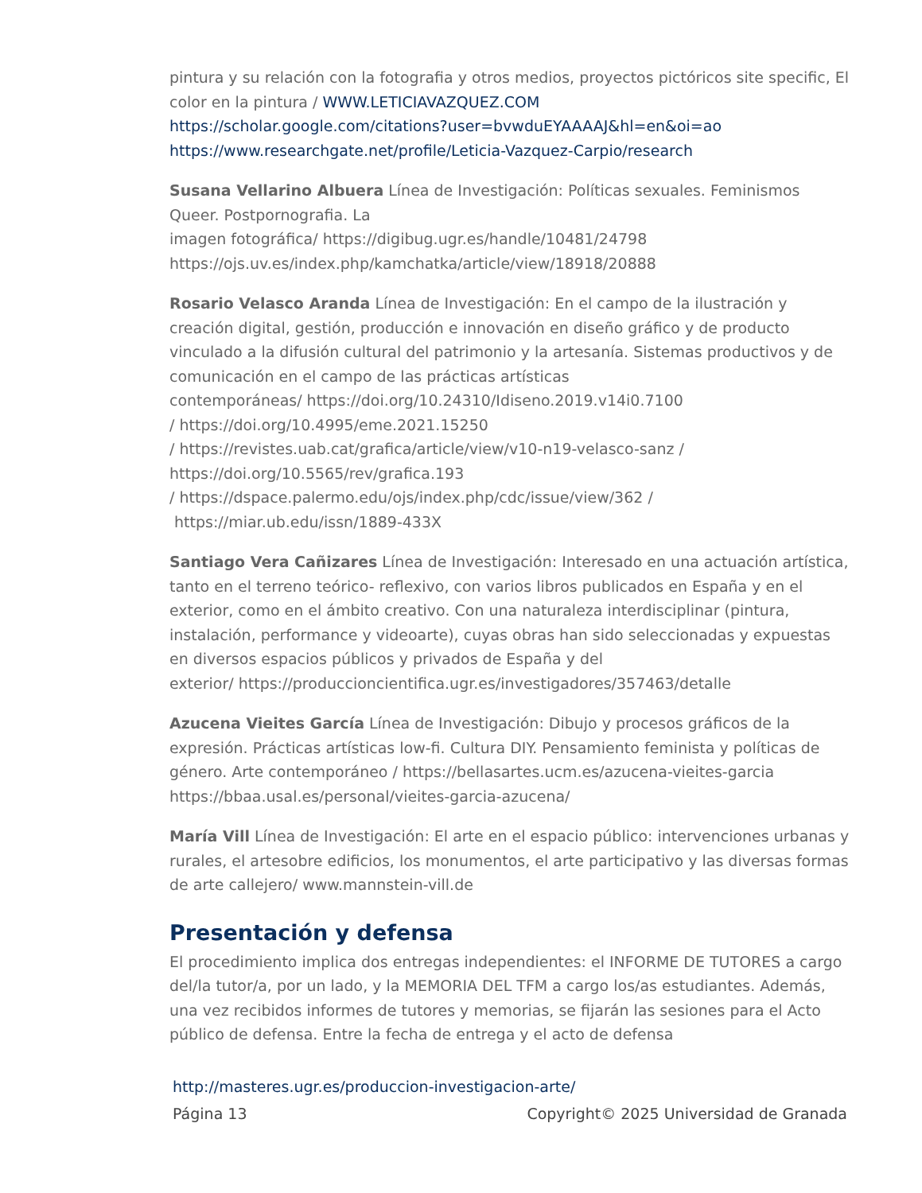pintura y su relación con la fotografia y otros medios, proyectos pictóricos site specific, El color en la pintura / WWW.LETICIAVAZQUEZ.COM
https://scholar.google.com/citations?user=bvwduEYAAAAJ&hl=en&oi=ao
https://www.researchgate.net/profile/Leticia-Vazquez-Carpio/research
Susana Vellarino Albuera Línea de Investigación: Políticas sexuales. Feminismos Queer. Postpornografia. La
imagen fotográfica/ https://digibug.ugr.es/handle/10481/24798
https://ojs.uv.es/index.php/kamchatka/article/view/18918/20888
Rosario Velasco Aranda Línea de Investigación: En el campo de la ilustración y creación digital, gestión, producción e innovación en diseño gráfico y de producto vinculado a la difusión cultural del patrimonio y la artesanía. Sistemas productivos y de comunicación en el campo de las prácticas artísticas
contemporáneas/ https://doi.org/10.24310/Idiseno.2019.v14i0.7100
/ https://doi.org/10.4995/eme.2021.15250
/ https://revistes.uab.cat/grafica/article/view/v10-n19-velasco-sanz /
https://doi.org/10.5565/rev/grafica.193
/ https://dspace.palermo.edu/ojs/index.php/cdc/issue/view/362 /
https://miar.ub.edu/issn/1889-433X
Santiago Vera Cañizares Línea de Investigación: Interesado en una actuación artística, tanto en el terreno teórico- reflexivo, con varios libros publicados en España y en el exterior, como en el ámbito creativo. Con una naturaleza interdisciplinar (pintura, instalación, performance y videoarte), cuyas obras han sido seleccionadas y expuestas en diversos espacios públicos y privados de España y del
exterior/ https://produccioncientifica.ugr.es/investigadores/357463/detalle
Azucena Vieites García Línea de Investigación: Dibujo y procesos gráficos de la expresión. Prácticas artísticas low-fi. Cultura DIY. Pensamiento feminista y políticas de género. Arte contemporáneo / https://bellasartes.ucm.es/azucena-vieites-garcia
https://bbaa.usal.es/personal/vieites-garcia-azucena/
María Vill Línea de Investigación: El arte en el espacio público: intervenciones urbanas y rurales, el artesobre edificios, los monumentos, el arte participativo y las diversas formas de arte callejero/ www.mannstein-vill.de
Presentación y defensa
El procedimiento implica dos entregas independientes: el INFORME DE TUTORES a cargo del/la tutor/a, por un lado, y la MEMORIA DEL TFM a cargo los/as estudiantes. Además, una vez recibidos informes de tutores y memorias, se fijarán las sesiones para el Acto público de defensa. Entre la fecha de entrega y el acto de defensa
http://masteres.ugr.es/produccion-investigacion-arte/
Página 13 Copyright© 2025 Universidad de Granada